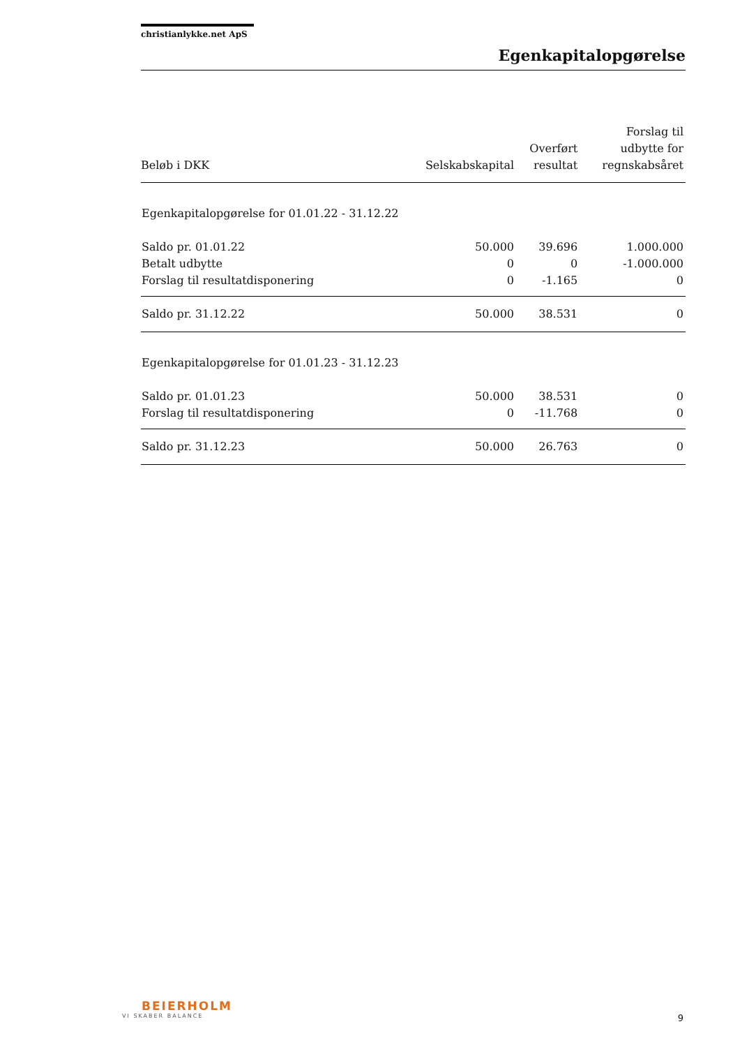christianlykke.net ApS
Egenkapitalopgørelse
| Beløb i DKK | Selskabskapital | Overført resultat | Forslag til udbytte for regnskabsåret |
| --- | --- | --- | --- |
| Egenkapitalopgørelse for 01.01.22 - 31.12.22 | | | |
| Saldo pr. 01.01.22 | 50.000 | 39.696 | 1.000.000 |
| Betalt udbytte | 0 | 0 | -1.000.000 |
| Forslag til resultatdisponering | 0 | -1.165 | 0 |
| Saldo pr. 31.12.22 | 50.000 | 38.531 | 0 |
| Egenkapitalopgørelse for 01.01.23 - 31.12.23 | | | |
| Saldo pr. 01.01.23 | 50.000 | 38.531 | 0 |
| Forslag til resultatdisponering | 0 | -11.768 | 0 |
| Saldo pr. 31.12.23 | 50.000 | 26.763 | 0 |
BEIERHOLM
VI SKABER BALANCE
9